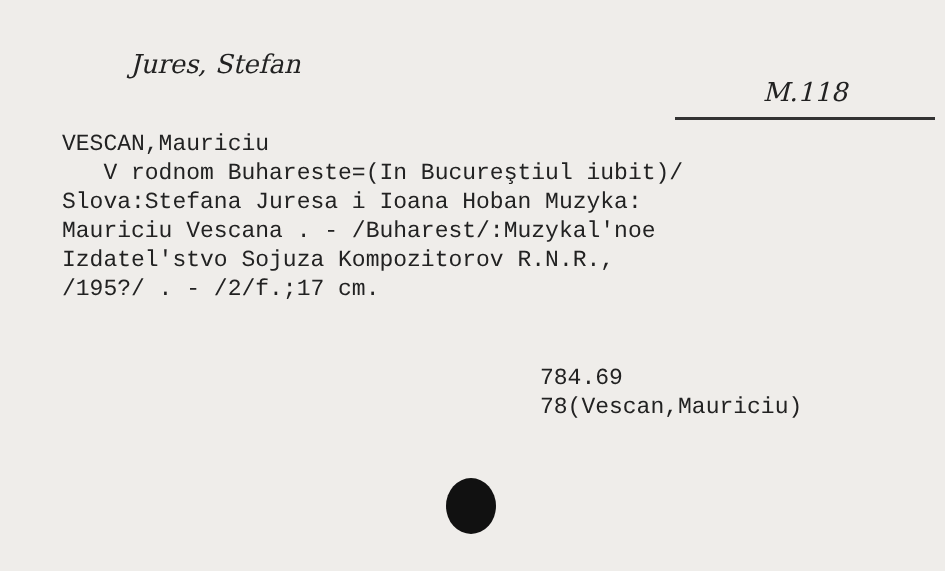Jures, Stefan M.118
VESCAN,Mauriciu V rodnom Buhareste=(In Bucureştiul iubit)/ Slova:Stefana Juresa i Ioana Hoban Muzyka: Mauriciu Vescana . - /Buharest/:Muzykal'noe Izdatel'stvo Sojuza Kompozitorov R.N.R., /195?/ . - /2/f.;17 cm.
784.69 78(Vescan,Mauriciu)